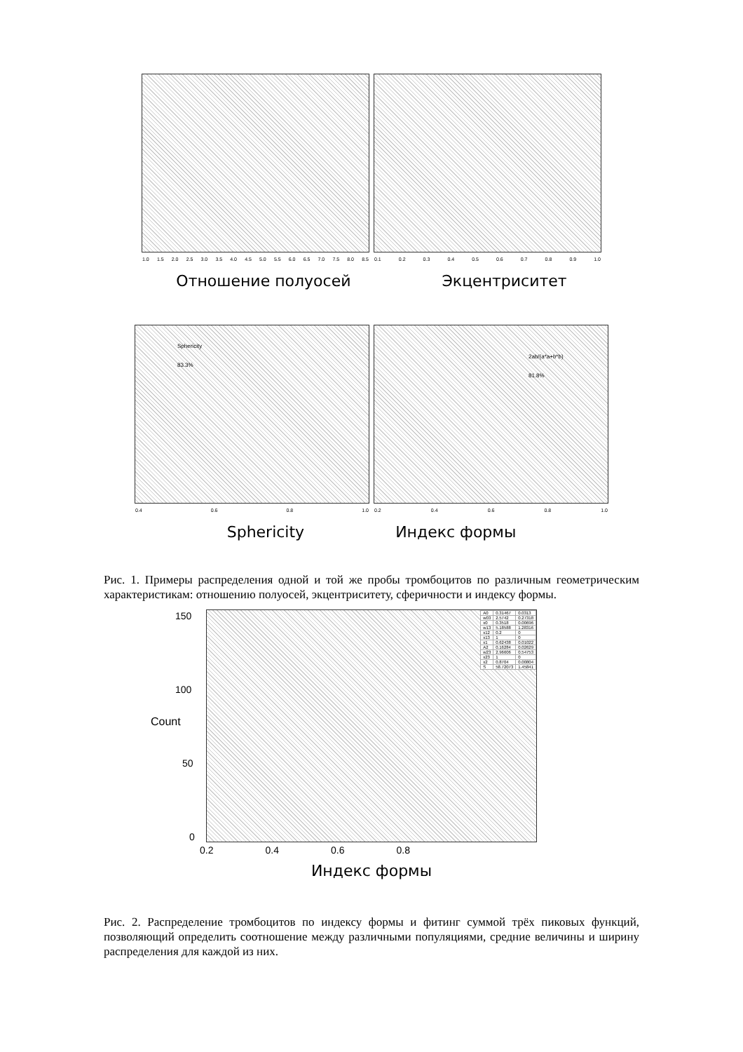1.0 1.5 2.0 2.5 3.0 3.5 4.0 4.5 5.0 5.5 6.0 6.5 7.0 7.5 8.0 8.5
0.1 0.2 0.3 0.4 0.5 0.6 0.7 0.8 0.9 1.0
Отношение полуосей Экцентриситет
Sphericity
83.3%
0.4 0.6 0.8 1.0
2ab/(a*a+b*b)
81.8%
0.2 0.4 0.6 0.8 1.0
Sphericity Индекс формы
Рис. 1. Примеры распределения одной и той же пробы тромбоцитов по различным геометрическим характеристикам: отношению полуосей, экцентриситету, сферичности и индексу формы.
150
100
Count
50
0
| A0 | 0.31467 | 0.0313 |
| w03 | 2.5742 | 0.27318 |
| x0 | 0.3518 | 0.00696 |
| w13 | 5.18588 | 1.28316 |
| x12 | 0.2 | 0 |
| x13 | 1 | 0 |
| x1 | 0.62438 | 0.01022 |
| A2 | 0.16284 | 0.02629 |
| w23 | 2.96606 | 0.54753 |
| x23 | 1 | 0 |
| x2 | 0.8704 | 0.00804 |
| S | 58.72073 | 1.45841 |
0.2 0.4 0.6 0.8
Индекс формы
Рис. 2. Распределение тромбоцитов по индексу формы и фитинг суммой трёх пиковых функций, позволяющий определить соотношение между различными популяциями, средние величины и ширину распределения для каждой из них.